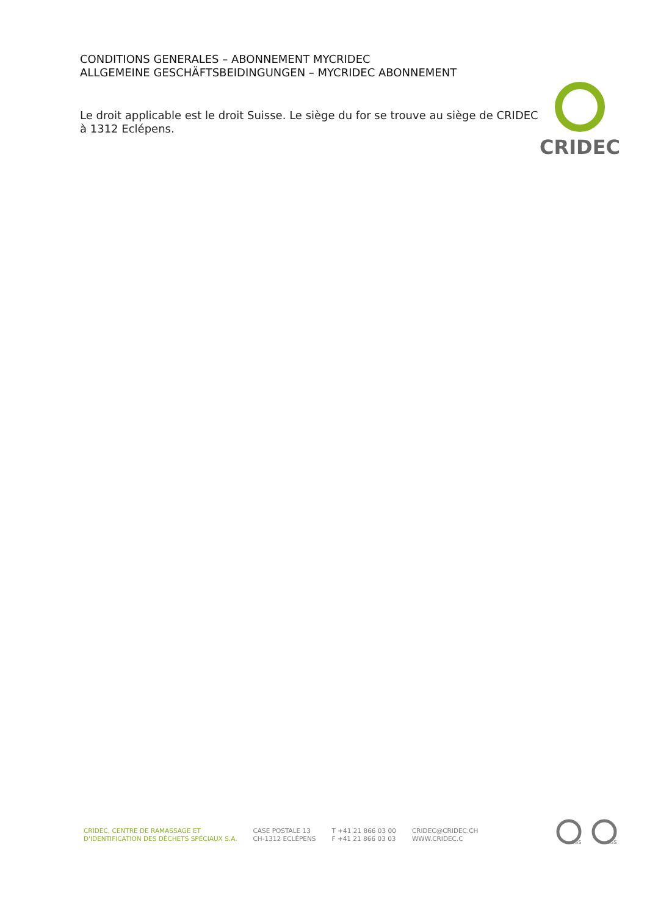CONDITIONS GENERALES – ABONNEMENT MYCRIDEC
ALLGEMEINE GESCHÄFTSBEIDINGUNGEN – MYCRIDEC ABONNEMENT
Le droit applicable est le droit Suisse. Le siège du for se trouve au siège de CRIDEC à 1312 Eclépens.
CRIDEC
CRIDEC, CENTRE DE RAMASSAGE ET
D'IDENTIFICATION DES DÉCHETS SPÉCIAUX S.A.
CASE POSTALE 13
CH-1312 ECLÉPENS
T +41 21 866 03 00
F +41 21 866 03 03
CRIDEC@CRIDEC.CH
WWW.CRIDEC.C
SGS
SGS